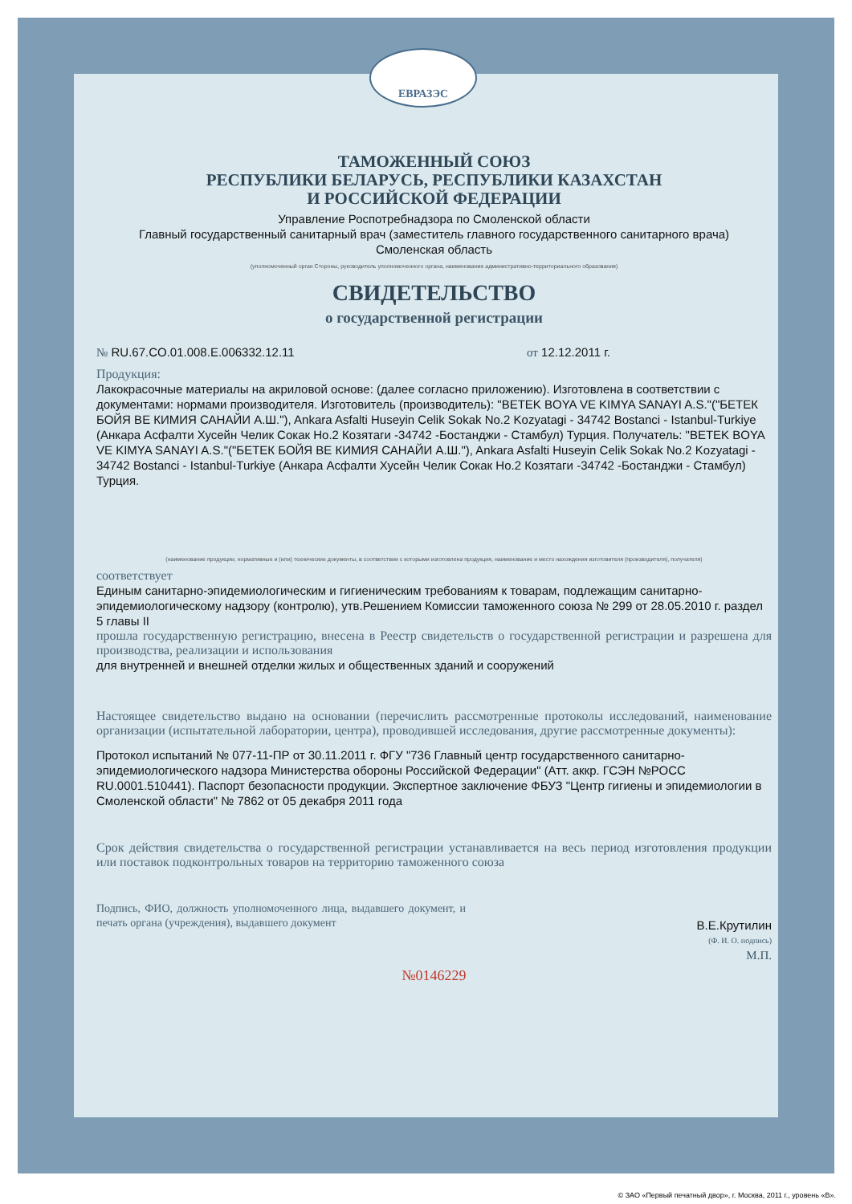ЕВРАЗЭС
ТАМОЖЕННЫЙ СОЮЗ
РЕСПУБЛИКИ БЕЛАРУСЬ, РЕСПУБЛИКИ КАЗАХСТАН
И РОССИЙСКОЙ ФЕДЕРАЦИИ
Управление Роспотребнадзора по Смоленской области
Главный государственный санитарный врач (заместитель главного государственного санитарного врача)
Смоленская область
(уполномоченный орган Стороны, руководитель уполномоченного органа, наименование административно-территориального образования)
СВИДЕТЕЛЬСТВО
о государственной регистрации
№ RU.67.CO.01.008.E.006332.12.11 от 12.12.2011 г.
Продукция:
Лакокрасочные материалы на акриловой основе: (далее согласно приложению). Изготовлена в соответствии с документами: нормами производителя. Изготовитель (производитель): "BETEK BOYA VE KIMYA SANAYI A.S."("БЕТЕК БОЙЯ ВЕ КИМИЯ САНАЙИ А.Ш."), Ankara Asfalti Huseyin Celik Sokak No.2 Kozyatagi - 34742 Bostanci - Istanbul-Turkiye (Анкара Асфалти Хусейн Челик Сокак Но.2 Козятаги -34742 -Бостанджи - Стамбул) Турция. Получатель: "BETEK BOYA VE KIMYA SANAYI A.S."("БЕТЕК БОЙЯ ВЕ КИМИЯ САНАЙИ А.Ш."), Ankara Asfalti Huseyin Celik Sokak No.2 Kozyatagi - 34742 Bostanci - Istanbul-Turkiye (Анкара Асфалти Хусейн Челик Сокак Но.2 Козятаги -34742 -Бостанджи - Стамбул) Турция.
(наименование продукции, нормативные и (или) технические документы, в соответствии с которыми изготовлена продукция, наименование и место нахождения изготовителя (производителя), получателя)
соответствует
Единым санитарно-эпидемиологическим и гигиеническим требованиям к товарам, подлежащим санитарно-эпидемиологическому надзору (контролю), утв.Решением Комиссии таможенного союза № 299 от 28.05.2010 г. раздел 5 главы II
прошла государственную регистрацию, внесена в Реестр свидетельств о государственной регистрации и разрешена для производства, реализации и использования
для внутренней и внешней отделки жилых и общественных зданий и сооружений
Настоящее свидетельство выдано на основании (перечислить рассмотренные протоколы исследований, наименование организации (испытательной лаборатории, центра), проводившей исследования, другие рассмотренные документы):
Протокол испытаний № 077-11-ПР от 30.11.2011 г. ФГУ "736 Главный центр государственного санитарно-эпидемиологического надзора Министерства обороны Российской Федерации" (Атт. аккр. ГСЭН №РОСС RU.0001.510441). Паспорт безопасности продукции. Экспертное заключение ФБУЗ "Центр гигиены и эпидемиологии в Смоленской области" № 7862 от 05 декабря 2011 года
Срок действия свидетельства о государственной регистрации устанавливается на весь период изготовления продукции или поставок подконтрольных товаров на территорию таможенного союза
Подпись, ФИО, должность уполномоченного лица, выдавшего документ, и печать органа (учреждения), выдавшего документ
В.Е.Крутилин
(Ф. И. О. подпись)
М.П.
№0146229
© ЗАО «Первый печатный двор», г. Москва, 2011 г., уровень «В».